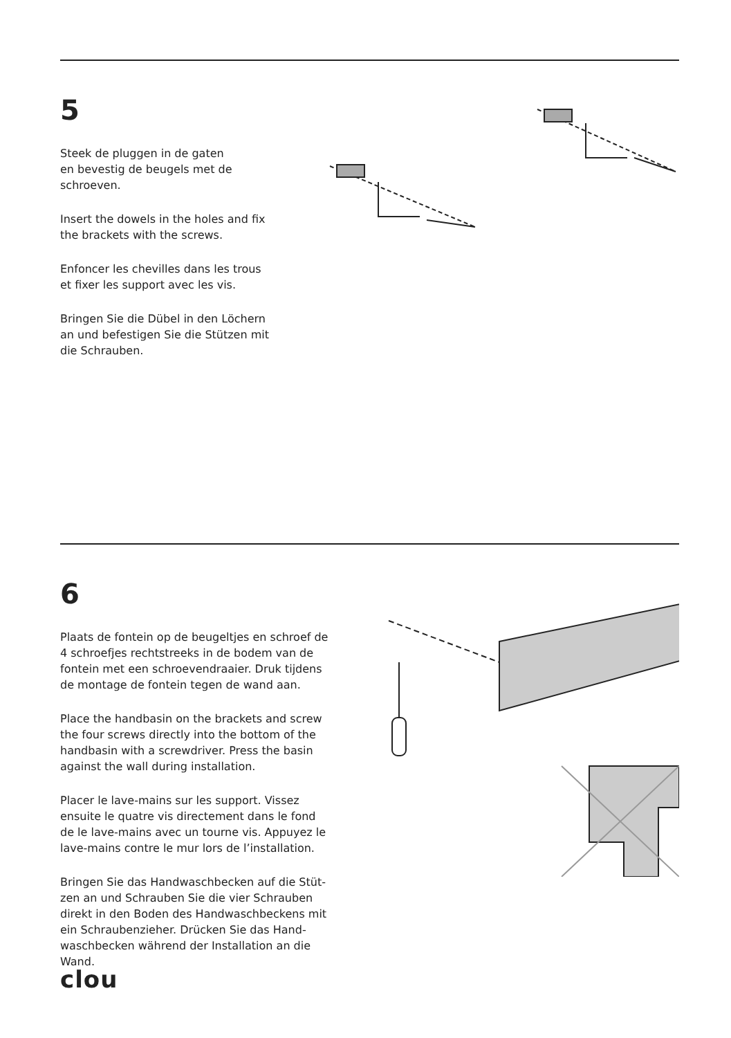5
Steek de pluggen in de gaten
en bevestig de beugels met de
schroeven.
Insert the dowels in the holes and fix
the brackets with the screws.
Enfoncer les chevilles dans les trous
et fixer les support avec les vis.
Bringen Sie die Dübel in den Löchern
an und befestigen Sie die Stützen mit
die Schrauben.
6
Plaats de fontein op de beugeltjes en schroef de
4 schroefjes rechtstreeks in de bodem van de
fontein met een schroevendraaier. Druk tijdens
de montage de fontein tegen de wand aan.
Place the handbasin on the brackets and screw
the four screws directly into the bottom of the
handbasin with a screwdriver. Press the basin
against the wall during installation.
Placer le lave-mains sur les support. Vissez
ensuite le quatre vis directement dans le fond
de le lave-mains avec un tourne vis. Appuyez le
lave-mains contre le mur lors de l’installation.
Bringen Sie das Handwaschbecken auf die Stüt-
zen an und Schrauben Sie die vier Schrauben
direkt in den Boden des Handwaschbeckens mit
ein Schraubenzieher. Drücken Sie das Hand-
waschbecken während der Installation an die
Wand.
clou